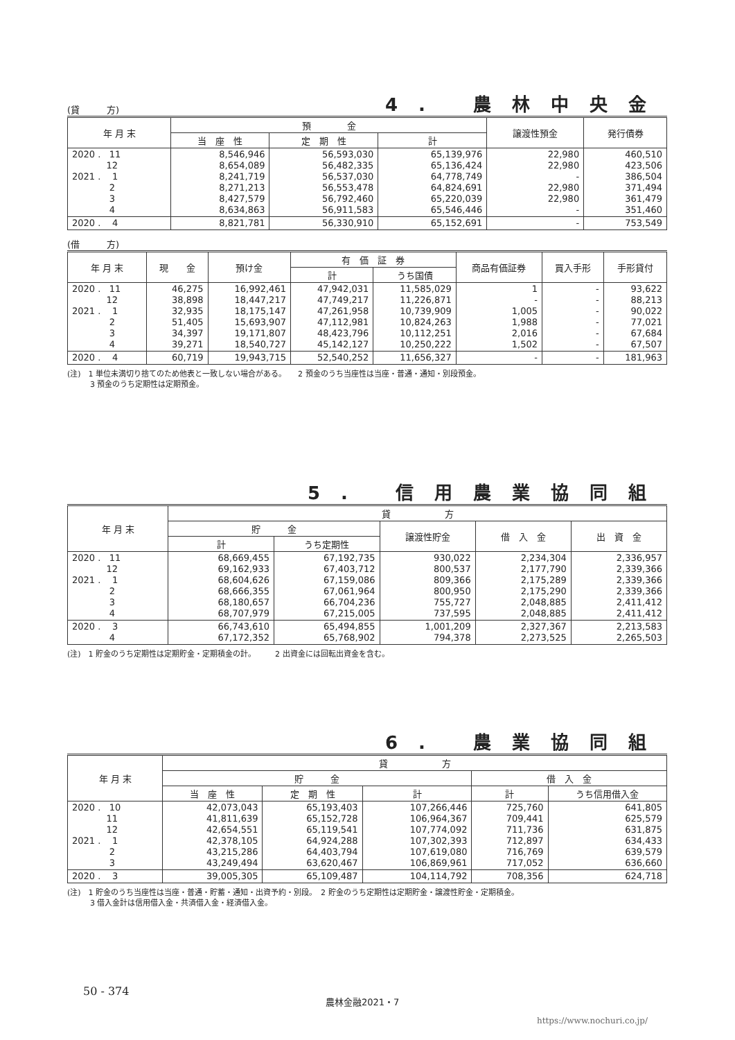(貸　　　方)
4. 農林中央金
| 年 月 末 | 預 金 | | | 譲渡性預金 | 発行債券 |
| --- | --- | --- | --- | --- | --- |
| | 当 座 性 | 定 期 性 | 計 | | |
| 2020 . 11 12 2021 . 1 2 3 4 | 8,546,946 8,654,089 8,241,719 8,271,213 8,427,579 8,634,863 | 56,593,030 56,482,335 56,537,030 56,553,478 56,792,460 56,911,583 | 65,139,976 65,136,424 64,778,749 64,824,691 65,220,039 65,546,446 | 22,980 22,980 - 22,980 22,980 - | 460,510 423,506 386,504 371,494 361,479 351,460 |
| 2020 . 4 | 8,821,781 | 56,330,910 | 65,152,691 | - | 753,549 |
(借　　　方)
| 年 月 末 | 現 金 | 預け金 | 有 価 証 券 | | 商品有価証券 | 買入手形 | 手形貸付 |
| --- | --- | --- | --- | --- | --- | --- | --- |
| | | | 計 | うち国債 | | | |
| 2020 . 11 12 2021 . 1 2 3 4 | 46,275 38,898 32,935 51,405 34,397 39,271 | 16,992,461 18,447,217 18,175,147 15,693,907 19,171,807 18,540,727 | 47,942,031 47,749,217 47,261,958 47,112,981 48,423,796 45,142,127 | 11,585,029 11,226,871 10,739,909 10,824,263 10,112,251 10,250,222 | 1 - 1,005 1,988 2,016 1,502 | - - - - - - | 93,622 88,213 90,022 77,021 67,684 67,507 |
| 2020 . 4 | 60,719 | 19,943,715 | 52,540,252 | 11,656,327 | - | - | 181,963 |
(注)　1 単位未満切り捨てのため他表と一致しない場合がある。　　2 預金のうち当座性は当座・普通・通知・別段預金。
　　　3 預金のうち定期性は定期預金。
5. 信用農業協同組
| 年 月 末 | 貸 方 | | | | |
| --- | --- | --- | --- | --- | --- |
| | 貯 金 | | 譲渡性貯金 | 借 入 金 | 出 資 金 |
| | 計 | うち定期性 | | | |
| 2020 . 11 12 2021 . 1 2 3 4 | 68,669,455 69,162,933 68,604,626 68,666,355 68,180,657 68,707,979 | 67,192,735 67,403,712 67,159,086 67,061,964 66,704,236 67,215,005 | 930,022 800,537 809,366 800,950 755,727 737,595 | 2,234,304 2,177,790 2,175,289 2,175,290 2,048,885 2,048,885 | 2,336,957 2,339,366 2,339,366 2,339,366 2,411,412 2,411,412 |
| 2020 . 3 4 | 66,743,610 67,172,352 | 65,494,855 65,768,902 | 1,001,209 794,378 | 2,327,367 2,273,525 | 2,213,583 2,265,503 |
(注)　1 貯金のうち定期性は定期貯金・定期積金の計。　　　2 出資金には回転出資金を含む。
6. 農業協同組
| 年 月 末 | 貸 方 | | | | |
| --- | --- | --- | --- | --- | --- |
| | 貯 金 | | | 借 入 金 | |
| | 当 座 性 | 定 期 性 | 計 | 計 | うち信用借入金 |
| 2020 . 10 11 12 2021 . 1 2 3 | 42,073,043 41,811,639 42,654,551 42,378,105 43,215,286 43,249,494 | 65,193,403 65,152,728 65,119,541 64,924,288 64,403,794 63,620,467 | 107,266,446 106,964,367 107,774,092 107,302,393 107,619,080 106,869,961 | 725,760 709,441 711,736 712,897 716,769 717,052 | 641,805 625,579 631,875 634,433 639,579 636,660 |
| 2020 . 3 | 39,005,305 | 65,109,487 | 104,114,792 | 708,356 | 624,718 |
(注)　1 貯金のうち当座性は当座・普通・貯蓄・通知・出資予約・別段。　2 貯金のうち定期性は定期貯金・譲渡性貯金・定期積金。
　　　3 借入金計は信用借入金・共済借入金・経済借入金。
50 - 374
農林金融2021・7
https://www.nochuri.co.jp/